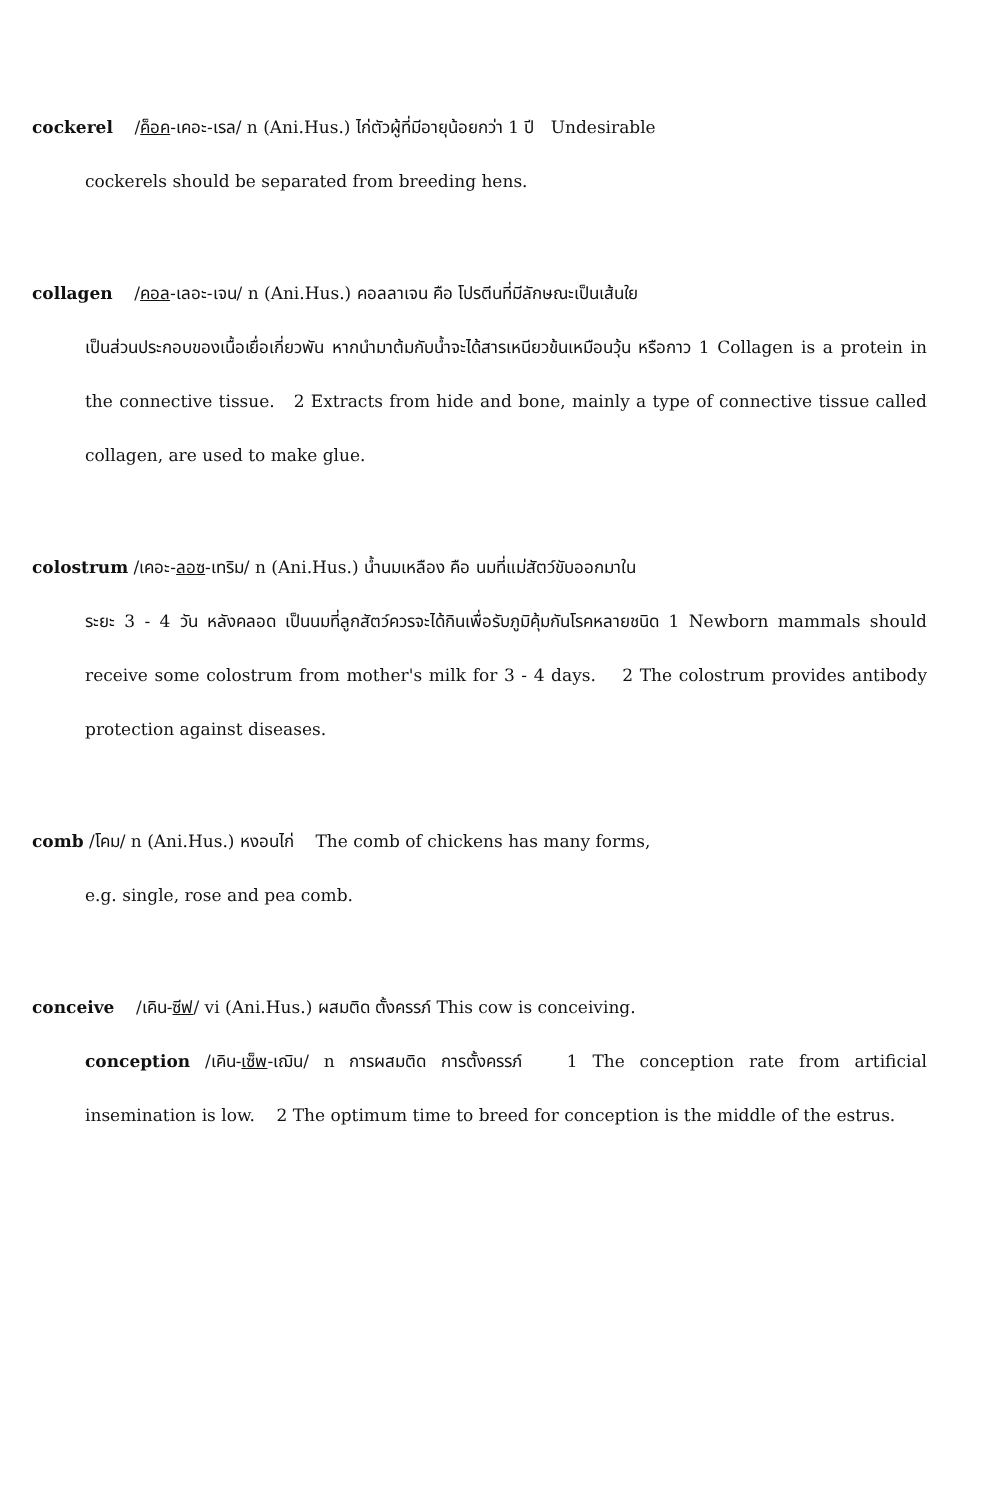cockerel /ค็อค-เคอะ-เรล/ n (Ani.Hus.) ไก่ตัวผู้ที่มีอายุน้อยกว่า 1 ปี Undesirable
cockerels should be separated from breeding hens.
collagen /คอล-เลอะ-เจน/ n (Ani.Hus.) คอลลาเจน คือ โปรตีนที่มีลักษณะเป็นเส้นใย
เป็นส่วนประกอบของเนื้อเยื่อเกี่ยวพัน หากนำมาต้มกับน้ำจะได้สารเหนียวข้นเหมือนวุ้น หรือกาว 1 Collagen is a protein in the connective tissue. 2 Extracts from hide and bone, mainly a type of connective tissue called collagen, are used to make glue.
colostrum /เคอะ-ลอซ-เทริม/ n (Ani.Hus.) น้ำนมเหลือง คือ นมที่แม่สัตว์ขับออกมาใน
ระยะ 3 - 4 วัน หลังคลอด เป็นนมที่ลูกสัตว์ควรจะได้กินเพื่อรับภูมิคุ้มกันโรคหลายชนิด 1 Newborn mammals should receive some colostrum from mother's milk for 3 - 4 days. 2 The colostrum provides antibody protection against diseases.
comb /โคม/ n (Ani.Hus.) หงอนไก่ The comb of chickens has many forms,
e.g. single, rose and pea comb.
conceive /เคิน-ซีฟ/ vi (Ani.Hus.) ผสมติด ตั้งครรภ์ This cow is conceiving.
conception /เคิน-เซ็พ-เฌิน/ n การผสมติด การตั้งครรภ์ 1 The conception rate from artificial insemination is low. 2 The optimum time to breed for conception is the middle of the estrus.